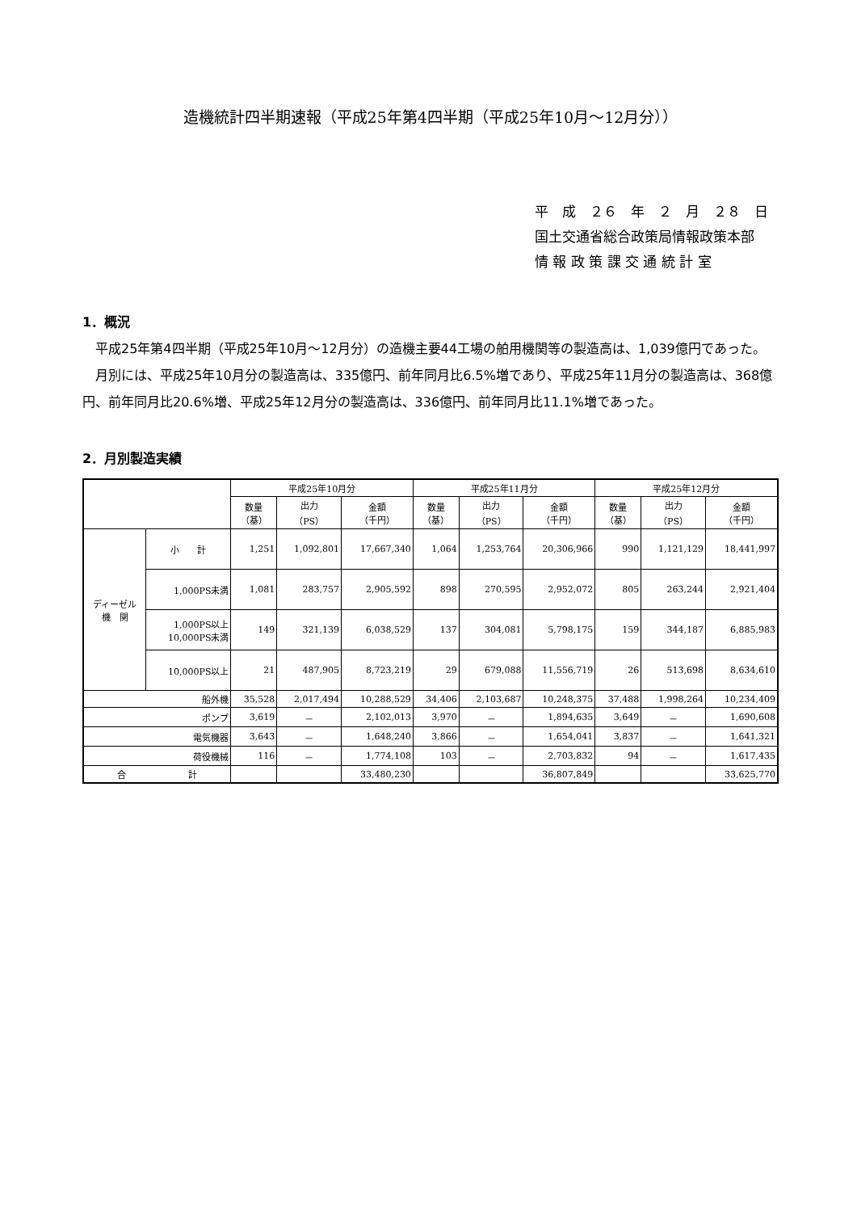造機統計四半期速報（平成25年第4四半期（平成25年10月～12月分））
平　成　２６　年　２　月　２８　日
国土交通省総合政策局情報政策本部
情 報 政 策 課 交 通 統 計 室
1．概況
平成25年第4四半期（平成25年10月～12月分）の造機主要44工場の舶用機関等の製造高は、1,039億円であった。
月別には、平成25年10月分の製造高は、335億円、前年同月比6.5%増であり、平成25年11月分の製造高は、368億円、前年同月比20.6%増、平成25年12月分の製造高は、336億円、前年同月比11.1%増であった。
2．月別製造実績
| | | 平成25年10月分 | | | 平成25年11月分 | | | 平成25年12月分 | | |
| --- | --- | --- | --- | --- | --- | --- | --- | --- | --- | --- |
| | | 数量 （基） | 出力 （PS） | 金額 （千円） | 数量 （基） | 出力 （PS） | 金額 （千円） | 数量 （基） | 出力 （PS） | 金額 （千円） |
| ディーゼル 機 関 | 小 計 | 1,251 | 1,092,801 | 17,667,340 | 1,064 | 1,253,764 | 20,306,966 | 990 | 1,121,129 | 18,441,997 |
| | 1,000PS未満 | 1,081 | 283,757 | 2,905,592 | 898 | 270,595 | 2,952,072 | 805 | 263,244 | 2,921,404 |
| | 1,000PS以上 10,000PS未満 | 149 | 321,139 | 6,038,529 | 137 | 304,081 | 5,798,175 | 159 | 344,187 | 6,885,983 |
| | 10,000PS以上 | 21 | 487,905 | 8,723,219 | 29 | 679,088 | 11,556,719 | 26 | 513,698 | 8,634,610 |
| 船外機 | | 35,528 | 2,017,494 | 10,288,529 | 34,406 | 2,103,687 | 10,248,375 | 37,488 | 1,998,264 | 10,234,409 |
| ポンプ | | 3,619 | － | 2,102,013 | 3,970 | － | 1,894,635 | 3,649 | － | 1,690,608 |
| 電気機器 | | 3,643 | － | 1,648,240 | 3,866 | － | 1,654,041 | 3,837 | － | 1,641,321 |
| 荷役機械 | | 116 | － | 1,774,108 | 103 | － | 2,703,832 | 94 | － | 1,617,435 |
| 合 計 | | | | 33,480,230 | | | 36,807,849 | | | 33,625,770 |